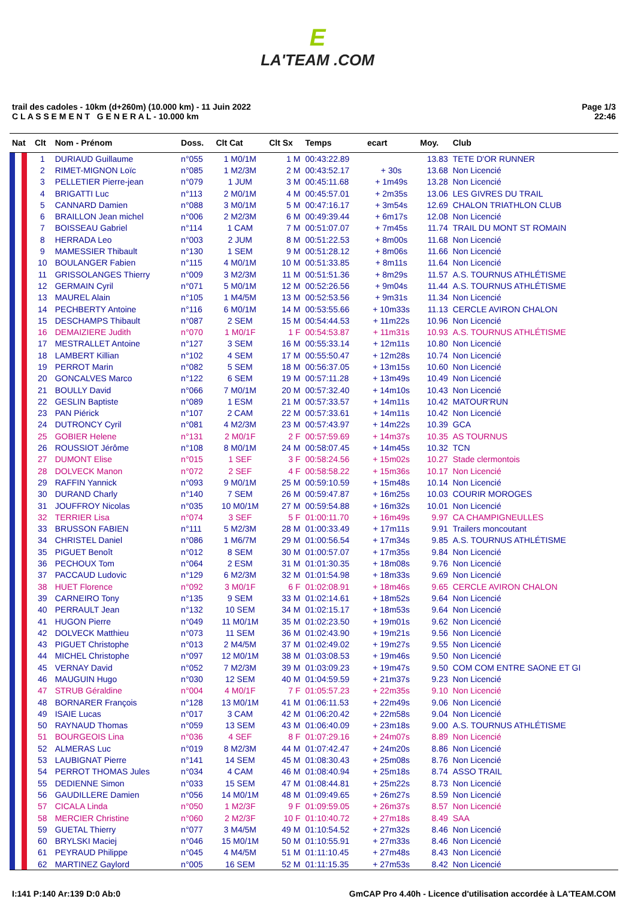E
LA'TEAM .COM
trail des cadoles - 10km (d+260m) (10.000 km) - 11 Juin 2022
C L A S S E M E N T G E N E R A L - 10.000 km
Page 1/3
22:46
| Nat | Clt | Nom - Prénom | Doss. | Clt Cat | Clt Sx | Temps | ecart | Moy. | Club |
| --- | --- | --- | --- | --- | --- | --- | --- | --- | --- |
| | 1 | DURIAUD Guillaume | n°055 | 1 M0/1M | 1 M | 00:43:22.89 | | 13.83 | TETE D'OR RUNNER |
| | 2 | RIMET-MIGNON Loïc | n°085 | 1 M2/3M | 2 M | 00:43:52.17 | + 30s | 13.68 | Non Licencié |
| | 3 | PELLETIER Pierre-jean | n°079 | 1 JUM | 3 M | 00:45:11.68 | + 1m49s | 13.28 | Non Licencié |
| | 4 | BRIGATTI Luc | n°113 | 2 M0/1M | 4 M | 00:45:57.01 | + 2m35s | 13.06 | LES GIVRES DU TRAIL |
| | 5 | CANNARD Damien | n°088 | 3 M0/1M | 5 M | 00:47:16.17 | + 3m54s | 12.69 | CHALON TRIATHLON CLUB |
| | 6 | BRAILLON Jean michel | n°006 | 2 M2/3M | 6 M | 00:49:39.44 | + 6m17s | 12.08 | Non Licencié |
| | 7 | BOISSEAU Gabriel | n°114 | 1 CAM | 7 M | 00:51:07.07 | + 7m45s | 11.74 | TRAIL DU MONT ST ROMAIN |
| | 8 | HERRADA Leo | n°003 | 2 JUM | 8 M | 00:51:22.53 | + 8m00s | 11.68 | Non Licencié |
| | 9 | MAMESSIER Thibault | n°130 | 1 SEM | 9 M | 00:51:28.12 | + 8m06s | 11.66 | Non Licencié |
| | 10 | BOULANGER Fabien | n°115 | 4 M0/1M | 10 M | 00:51:33.85 | + 8m11s | 11.64 | Non Licencié |
| | 11 | GRISSOLANGES Thierry | n°009 | 3 M2/3M | 11 M | 00:51:51.36 | + 8m29s | 11.57 | A.S. TOURNUS ATHLÉTISME |
| | 12 | GERMAIN Cyril | n°071 | 5 M0/1M | 12 M | 00:52:26.56 | + 9m04s | 11.44 | A.S. TOURNUS ATHLÉTISME |
| | 13 | MAUREL Alain | n°105 | 1 M4/5M | 13 M | 00:52:53.56 | + 9m31s | 11.34 | Non Licencié |
| | 14 | PECHBERTY Antoine | n°116 | 6 M0/1M | 14 M | 00:53:55.66 | + 10m33s | 11.13 | CERCLE AVIRON CHALON |
| | 15 | DESCHAMPS Thibault | n°087 | 2 SEM | 15 M | 00:54:44.53 | + 11m22s | 10.96 | Non Licencié |
| | 16 | DEMAIZIERE Judith | n°070 | 1 M0/1F | 1 F | 00:54:53.87 | + 11m31s | 10.93 | A.S. TOURNUS ATHLÉTISME |
| | 17 | MESTRALLET Antoine | n°127 | 3 SEM | 16 M | 00:55:33.14 | + 12m11s | 10.80 | Non Licencié |
| | 18 | LAMBERT Killian | n°102 | 4 SEM | 17 M | 00:55:50.47 | + 12m28s | 10.74 | Non Licencié |
| | 19 | PERROT Marin | n°082 | 5 SEM | 18 M | 00:56:37.05 | + 13m15s | 10.60 | Non Licencié |
| | 20 | GONCALVES Marco | n°122 | 6 SEM | 19 M | 00:57:11.28 | + 13m49s | 10.49 | Non Licencié |
| | 21 | BOULLY David | n°066 | 7 M0/1M | 20 M | 00:57:32.40 | + 14m10s | 10.43 | Non Licencié |
| | 22 | GESLIN Baptiste | n°089 | 1 ESM | 21 M | 00:57:33.57 | + 14m11s | 10.42 | MATOUR'RUN |
| | 23 | PAN Piérick | n°107 | 2 CAM | 22 M | 00:57:33.61 | + 14m11s | 10.42 | Non Licencié |
| | 24 | DUTRONCY Cyril | n°081 | 4 M2/3M | 23 M | 00:57:43.97 | + 14m22s | 10.39 | GCA |
| | 25 | GOBIER Helene | n°131 | 2 M0/1F | 2 F | 00:57:59.69 | + 14m37s | 10.35 | AS TOURNUS |
| | 26 | ROUSSIOT Jérôme | n°108 | 8 M0/1M | 24 M | 00:58:07.45 | + 14m45s | 10.32 | TCN |
| | 27 | DUMONT Elise | n°015 | 1 SEF | 3 F | 00:58:24.56 | + 15m02s | 10.27 | Stade clermontois |
| | 28 | DOLVECK Manon | n°072 | 2 SEF | 4 F | 00:58:58.22 | + 15m36s | 10.17 | Non Licencié |
| | 29 | RAFFIN Yannick | n°093 | 9 M0/1M | 25 M | 00:59:10.59 | + 15m48s | 10.14 | Non Licencié |
| | 30 | DURAND Charly | n°140 | 7 SEM | 26 M | 00:59:47.87 | + 16m25s | 10.03 | COURIR MOROGES |
| | 31 | JOUFFROY Nicolas | n°035 | 10 M0/1M | 27 M | 00:59:54.88 | + 16m32s | 10.01 | Non Licencié |
| | 32 | TERRIER Lisa | n°074 | 3 SEF | 5 F | 01:00:11.70 | + 16m49s | 9.97 | CA CHAMPIGNEULLES |
| | 33 | BRUSSON FABIEN | n°111 | 5 M2/3M | 28 M | 01:00:33.49 | + 17m11s | 9.91 | Trailers moncoutant |
| | 34 | CHRISTEL Daniel | n°086 | 1 M6/7M | 29 M | 01:00:56.54 | + 17m34s | 9.85 | A.S. TOURNUS ATHLÉTISME |
| | 35 | PIGUET Benoît | n°012 | 8 SEM | 30 M | 01:00:57.07 | + 17m35s | 9.84 | Non Licencié |
| | 36 | PECHOUX Tom | n°064 | 2 ESM | 31 M | 01:01:30.35 | + 18m08s | 9.76 | Non Licencié |
| | 37 | PACCAUD Ludovic | n°129 | 6 M2/3M | 32 M | 01:01:54.98 | + 18m33s | 9.69 | Non Licencié |
| | 38 | HUET Florence | n°092 | 3 M0/1F | 6 F | 01:02:08.91 | + 18m46s | 9.65 | CERCLE AVIRON CHALON |
| | 39 | CARNEIRO Tony | n°135 | 9 SEM | 33 M | 01:02:14.61 | + 18m52s | 9.64 | Non Licencié |
| | 40 | PERRAULT Jean | n°132 | 10 SEM | 34 M | 01:02:15.17 | + 18m53s | 9.64 | Non Licencié |
| | 41 | HUGON Pierre | n°049 | 11 M0/1M | 35 M | 01:02:23.50 | + 19m01s | 9.62 | Non Licencié |
| | 42 | DOLVECK Matthieu | n°073 | 11 SEM | 36 M | 01:02:43.90 | + 19m21s | 9.56 | Non Licencié |
| | 43 | PIGUET Christophe | n°013 | 2 M4/5M | 37 M | 01:02:49.02 | + 19m27s | 9.55 | Non Licencié |
| | 44 | MICHEL Christophe | n°097 | 12 M0/1M | 38 M | 01:03:08.53 | + 19m46s | 9.50 | Non Licencié |
| | 45 | VERNAY David | n°052 | 7 M2/3M | 39 M | 01:03:09.23 | + 19m47s | 9.50 | COM COM ENTRE SAONE ET GI |
| | 46 | MAUGUIN Hugo | n°030 | 12 SEM | 40 M | 01:04:59.59 | + 21m37s | 9.23 | Non Licencié |
| | 47 | STRUB Géraldine | n°004 | 4 M0/1F | 7 F | 01:05:57.23 | + 22m35s | 9.10 | Non Licencié |
| | 48 | BORNARER François | n°128 | 13 M0/1M | 41 M | 01:06:11.53 | + 22m49s | 9.06 | Non Licencié |
| | 49 | ISAIE Lucas | n°017 | 3 CAM | 42 M | 01:06:20.42 | + 22m58s | 9.04 | Non Licencié |
| | 50 | RAYNAUD Thomas | n°059 | 13 SEM | 43 M | 01:06:40.09 | + 23m18s | 9.00 | A.S. TOURNUS ATHLÉTISME |
| | 51 | BOURGEOIS Lina | n°036 | 4 SEF | 8 F | 01:07:29.16 | + 24m07s | 8.89 | Non Licencié |
| | 52 | ALMERAS Luc | n°019 | 8 M2/3M | 44 M | 01:07:42.47 | + 24m20s | 8.86 | Non Licencié |
| | 53 | LAUBIGNAT Pierre | n°141 | 14 SEM | 45 M | 01:08:30.43 | + 25m08s | 8.76 | Non Licencié |
| | 54 | PERROT THOMAS Jules | n°034 | 4 CAM | 46 M | 01:08:40.94 | + 25m18s | 8.74 | ASSO TRAIL |
| | 55 | DEDIENNE Simon | n°033 | 15 SEM | 47 M | 01:08:44.81 | + 25m22s | 8.73 | Non Licencié |
| | 56 | GAUDILLERE Damien | n°056 | 14 M0/1M | 48 M | 01:09:49.65 | + 26m27s | 8.59 | Non Licencié |
| | 57 | CICALA Linda | n°050 | 1 M2/3F | 9 F | 01:09:59.05 | + 26m37s | 8.57 | Non Licencié |
| | 58 | MERCIER Christine | n°060 | 2 M2/3F | 10 F | 01:10:40.72 | + 27m18s | 8.49 | SAA |
| | 59 | GUETAL Thierry | n°077 | 3 M4/5M | 49 M | 01:10:54.52 | + 27m32s | 8.46 | Non Licencié |
| | 60 | BRYLSKI Maciej | n°046 | 15 M0/1M | 50 M | 01:10:55.91 | + 27m33s | 8.46 | Non Licencié |
| | 61 | PEYRAUD Philippe | n°045 | 4 M4/5M | 51 M | 01:11:10.45 | + 27m48s | 8.43 | Non Licencié |
| | 62 | MARTINEZ Gaylord | n°005 | 16 SEM | 52 M | 01:11:15.35 | + 27m53s | 8.42 | Non Licencié |
I:141 P:140 Ar:139 D:0 Ab:0 GmCAP Pro 4.40h - Licence d'utilisation accordée à LA'TEAM.COM